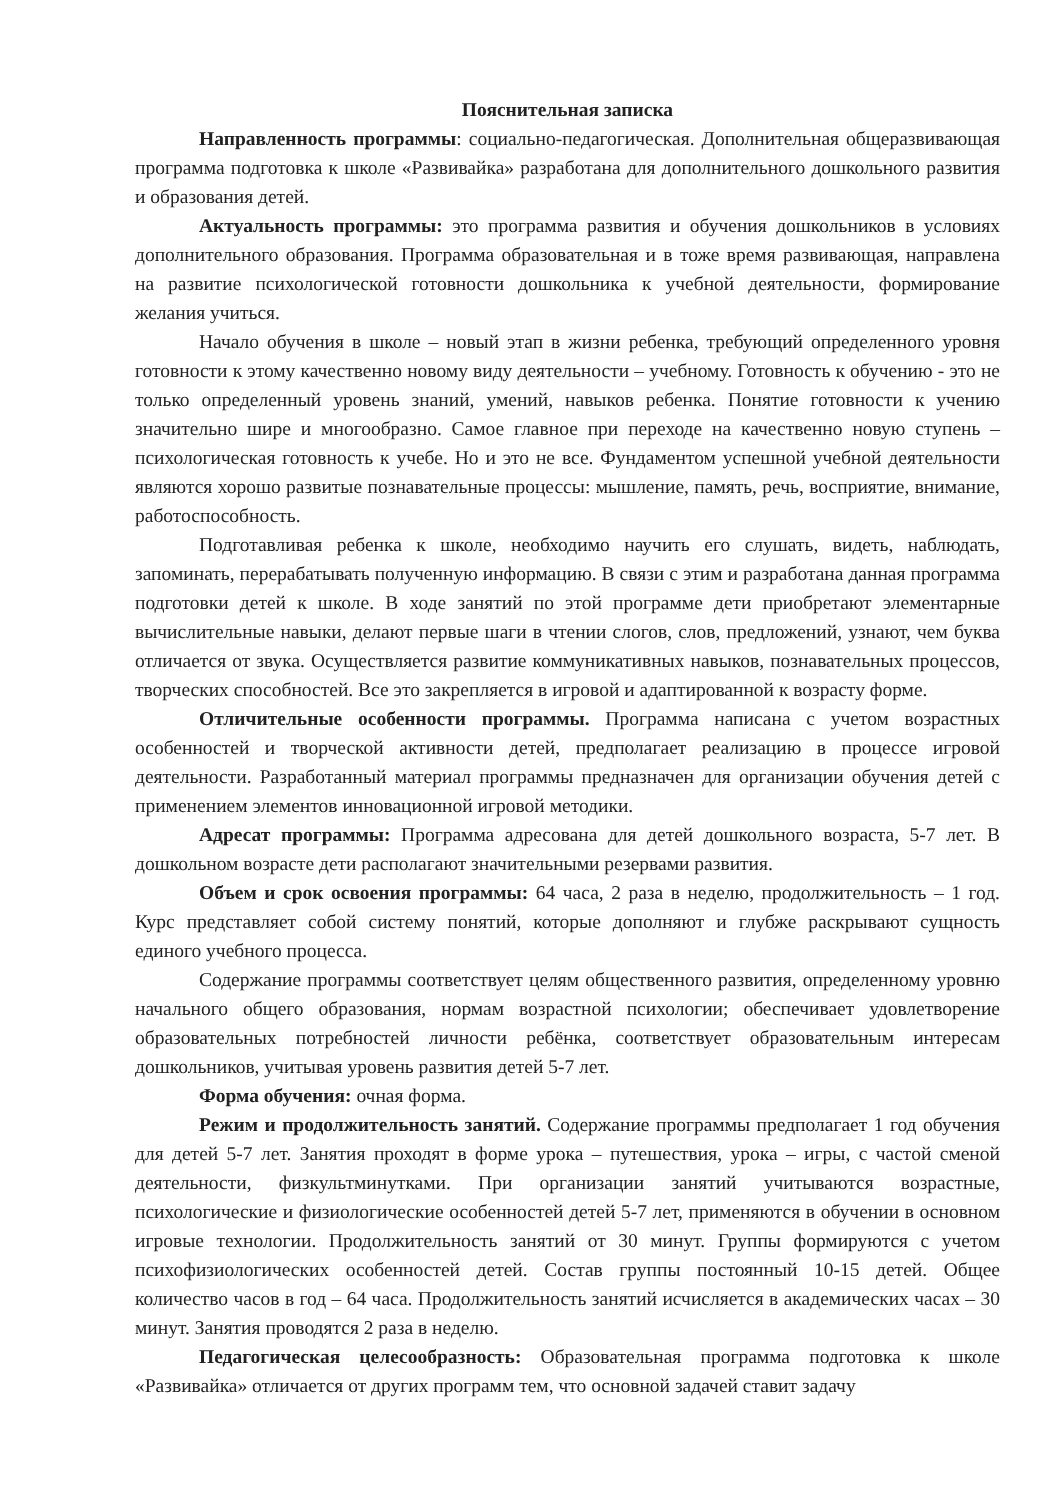Пояснительная записка
Направленность программы: социально-педагогическая. Дополнительная общеразвивающая программа подготовка к школе «Развивайка» разработана для дополнительного дошкольного развития и образования детей.
Актуальность программы: это программа развития и обучения дошкольников в условиях дополнительного образования. Программа образовательная и в тоже время развивающая, направлена на развитие психологической готовности дошкольника к учебной деятельности, формирование желания учиться.
Начало обучения в школе – новый этап в жизни ребенка, требующий определенного уровня готовности к этому качественно новому виду деятельности – учебному. Готовность к обучению - это не только определенный уровень знаний, умений, навыков ребенка. Понятие готовности к учению значительно шире и многообразно. Самое главное при переходе на качественно новую ступень – психологическая готовность к учебе. Но и это не все. Фундаментом успешной учебной деятельности являются хорошо развитые познавательные процессы: мышление, память, речь, восприятие, внимание, работоспособность.
Подготавливая ребенка к школе, необходимо научить его слушать, видеть, наблюдать, запоминать, перерабатывать полученную информацию. В связи с этим и разработана данная программа подготовки детей к школе. В ходе занятий по этой программе дети приобретают элементарные вычислительные навыки, делают первые шаги в чтении слогов, слов, предложений, узнают, чем буква отличается от звука. Осуществляется развитие коммуникативных навыков, познавательных процессов, творческих способностей. Все это закрепляется в игровой и адаптированной к возрасту форме.
Отличительные особенности программы. Программа написана с учетом возрастных особенностей и творческой активности детей, предполагает реализацию в процессе игровой деятельности. Разработанный материал программы предназначен для организации обучения детей с применением элементов инновационной игровой методики.
Адресат программы: Программа адресована для детей дошкольного возраста, 5-7 лет. В дошкольном возрасте дети располагают значительными резервами развития.
Объем и срок освоения программы: 64 часа, 2 раза в неделю, продолжительность – 1 год. Курс представляет собой систему понятий, которые дополняют и глубже раскрывают сущность единого учебного процесса.
Содержание программы соответствует целям общественного развития, определенному уровню начального общего образования, нормам возрастной психологии; обеспечивает удовлетворение образовательных потребностей личности ребёнка, соответствует образовательным интересам дошкольников, учитывая уровень развития детей 5-7 лет.
Форма обучения: очная форма.
Режим и продолжительность занятий. Содержание программы предполагает 1 год обучения для детей 5-7 лет. Занятия проходят в форме урока – путешествия, урока – игры, с частой сменой деятельности, физкультминутками. При организации занятий учитываются возрастные, психологические и физиологические особенностей детей 5-7 лет, применяются в обучении в основном игровые технологии. Продолжительность занятий от 30 минут. Группы формируются с учетом психофизиологических особенностей детей. Состав группы постоянный 10-15 детей. Общее количество часов в год – 64 часа. Продолжительность занятий исчисляется в академических часах – 30 минут. Занятия проводятся 2 раза в неделю.
Педагогическая целесообразность: Образовательная программа подготовка к школе «Развивайка» отличается от других программ тем, что основной задачей ставит задачу